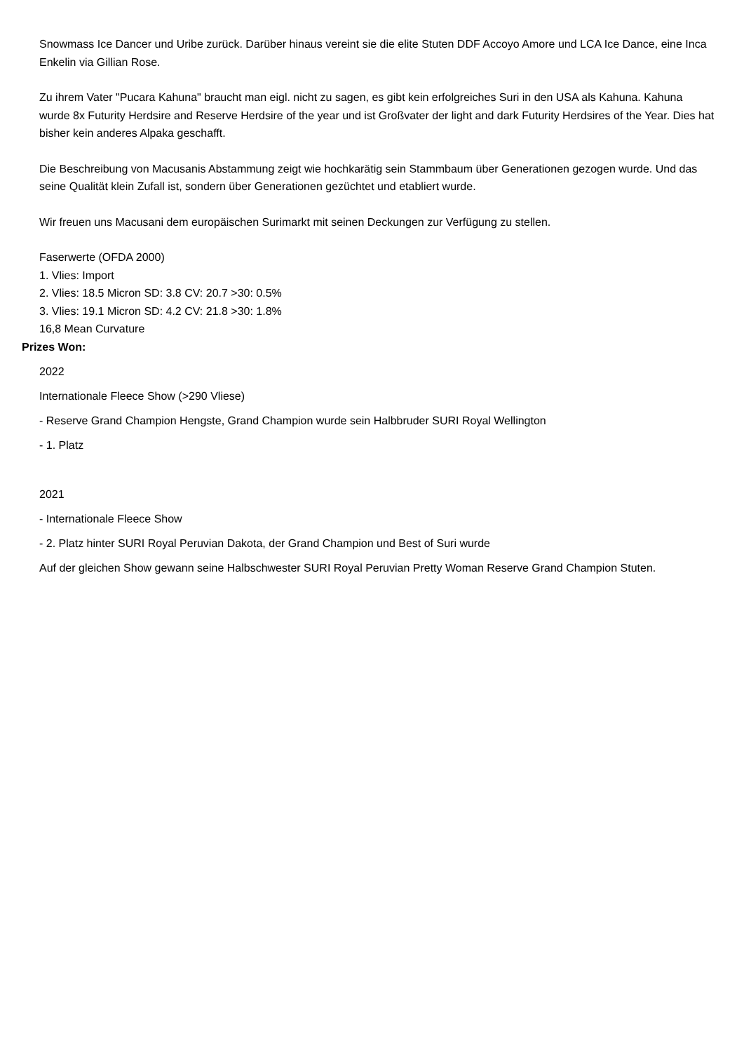Snowmass Ice Dancer und Uribe zurück. Darüber hinaus vereint sie die elite Stuten DDF Accoyo Amore und LCA Ice Dance, eine Inca Enkelin via Gillian Rose.
Zu ihrem Vater "Pucara Kahuna" braucht man eigl. nicht zu sagen, es gibt kein erfolgreiches Suri in den USA als Kahuna. Kahuna wurde 8x Futurity Herdsire and Reserve Herdsire of the year und ist Großvater der light and dark Futurity Herdsires of the Year. Dies hat bisher kein anderes Alpaka geschafft.
Die Beschreibung von Macusanis Abstammung zeigt wie hochkarätig sein Stammbaum über Generationen gezogen wurde. Und das seine Qualität klein Zufall ist, sondern über Generationen gezüchtet und etabliert wurde.
Wir freuen uns Macusani dem europäischen Surimarkt mit seinen Deckungen zur Verfügung zu stellen.
Faserwerte (OFDA 2000)
1. Vlies: Import
2. Vlies: 18.5 Micron SD: 3.8 CV: 20.7 >30: 0.5%
3. Vlies: 19.1 Micron SD: 4.2 CV: 21.8 >30: 1.8%
16,8 Mean Curvature
Prizes Won:
2022
Internationale Fleece Show (>290 Vliese)
- Reserve Grand Champion Hengste, Grand Champion wurde sein Halbbruder SURI Royal Wellington
- 1. Platz
2021
- Internationale Fleece Show
- 2. Platz hinter SURI Royal Peruvian Dakota, der Grand Champion und Best of Suri wurde
Auf der gleichen Show gewann seine Halbschwester SURI Royal Peruvian Pretty Woman Reserve Grand Champion Stuten.